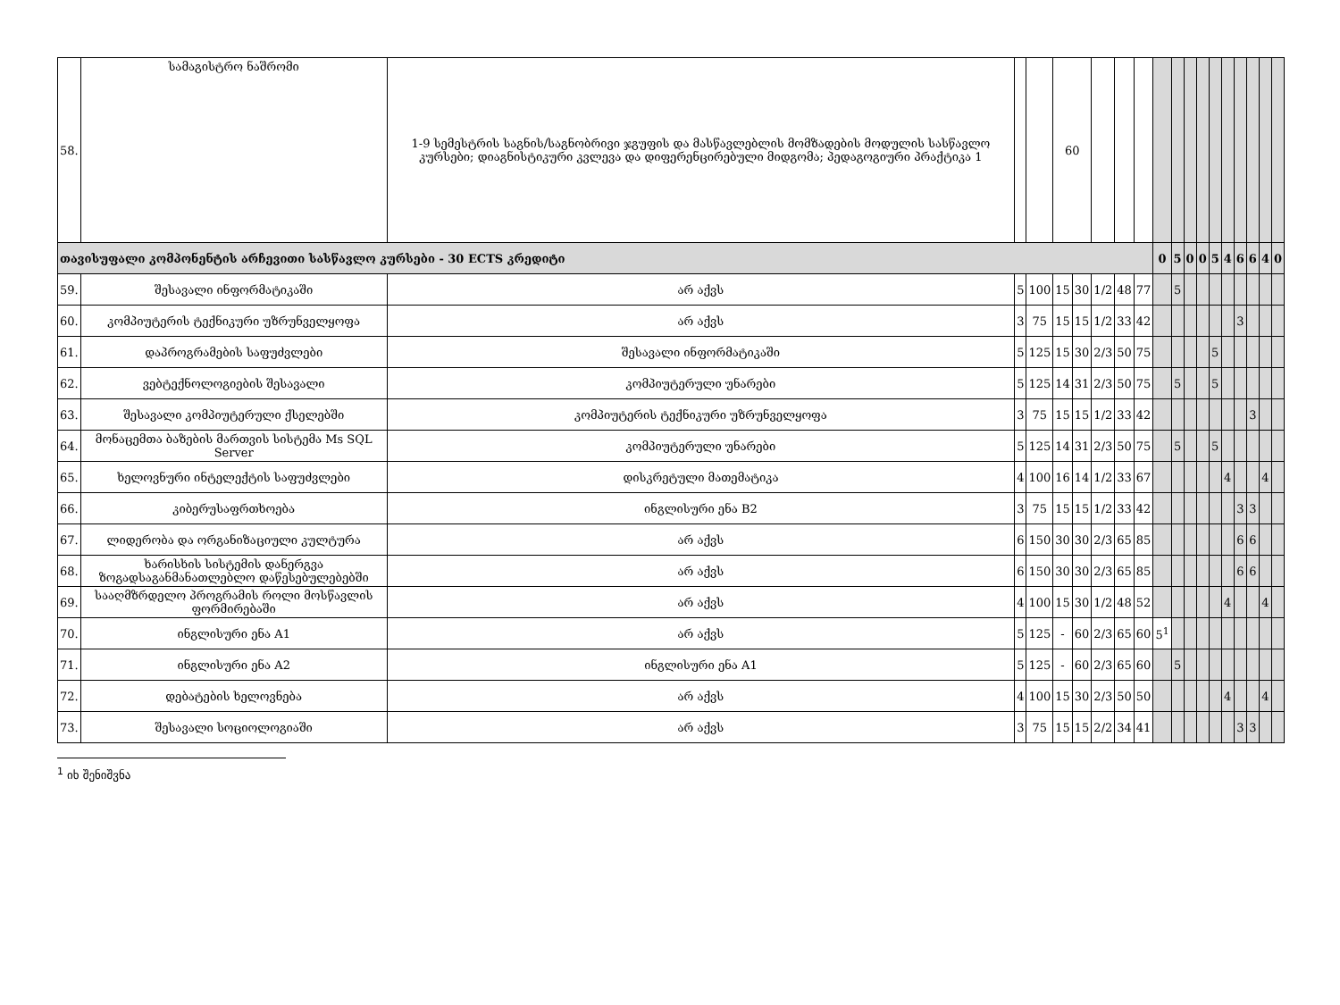| 58. | სამაგისტრო ნაშრომი | 1-9 სემესტრის საგნის/საგნობრივი ჯგუფის და მასწავლებლის მომზადების მოდულის სასწავლო კურსები; დიაგნისტიკური კვლევა და დიფერენცირებული მიდგომა; პედაგოგიური პრაქტიკა 1 | | | 60 | | | | | | | | | | | | | | |
| თავისუფალი კომპონენტის არჩევითი სასწავლო კურსები - 30 ECTS კრედიტი | | | | | | | | | | 0 | 5 | 0 | 0 | 5 | 4 | 6 | 6 | 4 | 0 |
| 59. | შესავალი ინფორმატიკაში | არ აქვს | 5 | 100 | 15 | 30 | 1/2 | 48 | 77 | | 5 | | | | | | | | |
| 60. | კომპიუტერის ტექნიკური უზრუნველყოფა | არ აქვს | 3 | 75 | 15 | 15 | 1/2 | 33 | 42 | | | | | | | 3 | | | |
| 61. | დაპროგრამების საფუძვლები | შესავალი ინფორმატიკაში | 5 | 125 | 15 | 30 | 2/3 | 50 | 75 | | | | | 5 | | | | | |
| 62. | ვებტექნოლოგიების შესავალი | კომპიუტერული უნარები | 5 | 125 | 14 | 31 | 2/3 | 50 | 75 | | 5 | | | 5 | | | | | |
| 63. | შესავალი კომპიუტერული ქსელებში | კომპიუტერის ტექნიკური უზრუნველყოფა | 3 | 75 | 15 | 15 | 1/2 | 33 | 42 | | | | | | | | 3 | | |
| 64. | მონაცემთა ბაზების მართვის სისტემა Ms SQL Server | კომპიუტერული უნარები | 5 | 125 | 14 | 31 | 2/3 | 50 | 75 | | 5 | | | 5 | | | | | |
| 65. | ხელოვნური ინტელექტის საფუძვლები | დისკრეტული მათემატიკა | 4 | 100 | 16 | 14 | 1/2 | 33 | 67 | | | | | | 4 | | | 4 | |
| 66. | კიბერუსაფრთხოება | ინგლისური ენა B2 | 3 | 75 | 15 | 15 | 1/2 | 33 | 42 | | | | | | | 3 | 3 | | |
| 67. | ლიდერობა და ორგანიზაციული კულტურა | არ აქვს | 6 | 150 | 30 | 30 | 2/3 | 65 | 85 | | | | | | | 6 | 6 | | |
| 68. | ხარისხის სისტემის დანერგვა ზოგადსაგანმანათლებლო დაწესებულებებში | არ აქვს | 6 | 150 | 30 | 30 | 2/3 | 65 | 85 | | | | | | | 6 | 6 | | |
| 69. | სააღმზრდელო პროგრამის როლი მოსწავლის ფორმირებაში | არ აქვს | 4 | 100 | 15 | 30 | 1/2 | 48 | 52 | | | | | | 4 | | | 4 | |
| 70. | ინგლისური ენა A1 | არ აქვს | 5 | 125 | - | 60 | 2/3 | 65 | 60 | 5<sup>1</sup> | | | | | | | | | |
| 71. | ინგლისური ენა A2 | ინგლისური ენა A1 | 5 | 125 | - | 60 | 2/3 | 65 | 60 | | 5 | | | | | | | | |
| 72. | დებატების ხელოვნება | არ აქვს | 4 | 100 | 15 | 30 | 2/3 | 50 | 50 | | | | | | 4 | | | 4 | |
| 73. | შესავალი სოციოლოგიაში | არ აქვს | 3 | 75 | 15 | 15 | 2/2 | 34 | 41 | | | | | | | 3 | 3 | | |
<sup>1</sup> იხ შენიშვნა